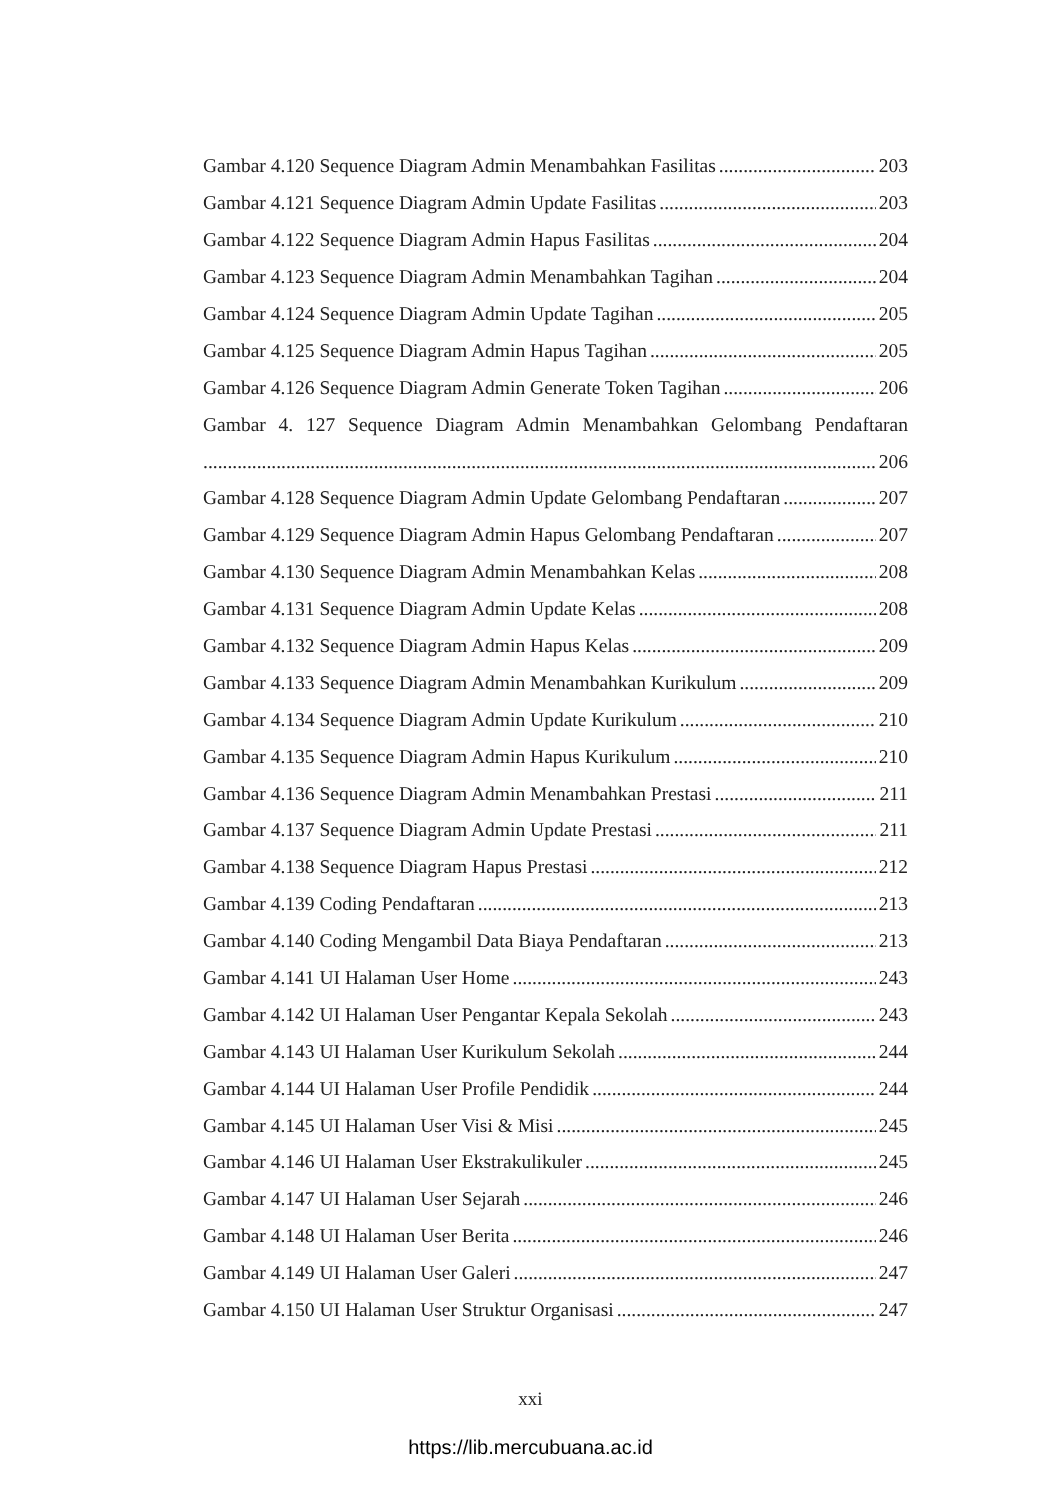Gambar 4.120 Sequence Diagram Admin Menambahkan Fasilitas 203
Gambar 4.121 Sequence Diagram Admin Update Fasilitas 203
Gambar 4.122 Sequence Diagram Admin Hapus Fasilitas 204
Gambar 4.123 Sequence Diagram Admin Menambahkan Tagihan 204
Gambar 4.124 Sequence Diagram Admin Update Tagihan 205
Gambar 4.125 Sequence Diagram Admin Hapus Tagihan 205
Gambar 4.126 Sequence Diagram Admin Generate Token Tagihan 206
Gambar 4. 127 Sequence Diagram Admin Menambahkan Gelombang Pendaftaran
206
Gambar 4.128 Sequence Diagram Admin Update Gelombang Pendaftaran 207
Gambar 4.129 Sequence Diagram Admin Hapus Gelombang Pendaftaran 207
Gambar 4.130 Sequence Diagram Admin Menambahkan Kelas 208
Gambar 4.131 Sequence Diagram Admin Update Kelas 208
Gambar 4.132 Sequence Diagram Admin Hapus Kelas 209
Gambar 4.133 Sequence Diagram Admin Menambahkan Kurikulum 209
Gambar 4.134 Sequence Diagram Admin Update Kurikulum 210
Gambar 4.135 Sequence Diagram Admin Hapus Kurikulum 210
Gambar 4.136 Sequence Diagram Admin Menambahkan Prestasi 211
Gambar 4.137 Sequence Diagram Admin Update Prestasi 211
Gambar 4.138 Sequence Diagram Hapus Prestasi 212
Gambar 4.139 Coding Pendaftaran 213
Gambar 4.140 Coding Mengambil Data Biaya Pendaftaran 213
Gambar 4.141 UI Halaman User Home 243
Gambar 4.142 UI Halaman User Pengantar Kepala Sekolah 243
Gambar 4.143 UI Halaman User Kurikulum Sekolah 244
Gambar 4.144 UI Halaman User Profile Pendidik 244
Gambar 4.145 UI Halaman User Visi & Misi 245
Gambar 4.146 UI Halaman User Ekstrakulikuler 245
Gambar 4.147 UI Halaman User Sejarah 246
Gambar 4.148 UI Halaman User Berita 246
Gambar 4.149 UI Halaman User Galeri 247
Gambar 4.150 UI Halaman User Struktur Organisasi 247
xxi
https://lib.mercubuana.ac.id